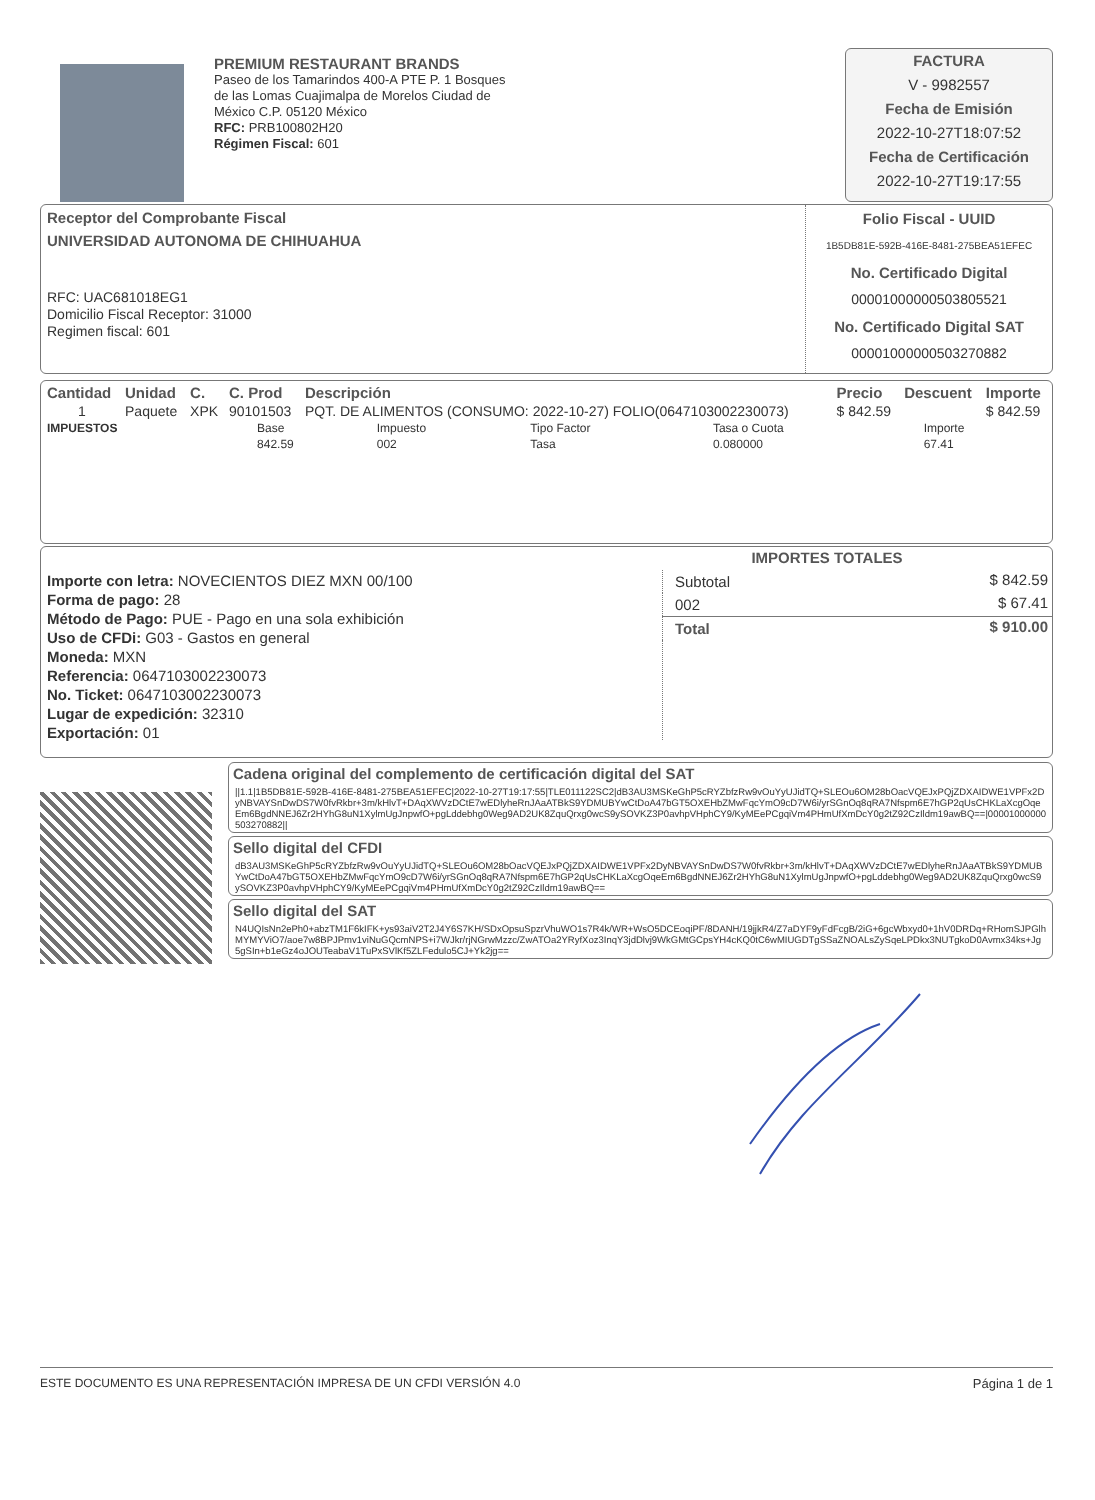PREMIUM RESTAURANT BRANDS
Paseo de los Tamarindos 400-A PTE P. 1 Bosques
de las Lomas Cuajimalpa de Morelos Ciudad de
México C.P. 05120 México
RFC: PRB100802H20
Régimen Fiscal: 601
FACTURA
V - 9982557
Fecha de Emisión
2022-10-27T18:07:52
Fecha de Certificación
2022-10-27T19:17:55
Receptor del Comprobante Fiscal
UNIVERSIDAD AUTONOMA DE CHIHUAHUA
RFC: UAC681018EG1
Domicilio Fiscal Receptor: 31000
Regimen fiscal: 601
Folio Fiscal - UUID
1B5DB81E-592B-416E-8481-275BEA51EFEC
No. Certificado Digital
00001000000503805521
No. Certificado Digital SAT
00001000000503270882
| Cantidad | Unidad | C. | C. Prod | Descripción | Precio | Descuent | Importe |
| --- | --- | --- | --- | --- | --- | --- | --- |
| 1 | Paquete | XPK | 90101503 | PQT. DE ALIMENTOS (CONSUMO: 2022-10-27) FOLIO(0647103002230073) | $ 842.59 | | $ 842.59 |
| IMPUESTOS | Base | Impuesto | Tipo Factor | Tasa o Cuota | Importe |
| | 842.59 | 002 | Tasa | 0.080000 | 67.41 |
Importe con letra: NOVECIENTOS DIEZ MXN 00/100
Forma de pago: 28
Método de Pago: PUE - Pago en una sola exhibición
Uso de CFDi: G03 - Gastos en general
Moneda: MXN
Referencia: 0647103002230073
No. Ticket: 0647103002230073
Lugar de expedición: 32310
Exportación: 01
IMPORTES TOTALES
| Subtotal | $ 842.59 |
| 002 | $ 67.41 |
| Total | $ 910.00 |
Cadena original del complemento de certificación digital del SAT
||1.1|1B5DB81E-592B-416E-8481-275BEA51EFEC|2022-10-27T19:17:55|TLE011122SC2|dB3AU3MSKeGhP5cRYZbfzRw9vOuYyUJidTQ+SLEOu6OM28bOacVQEJxPQjZDXAIDWE1VPFx2DyNBVAYSnDwDS7W0fvRkbr+3m/kHlvT+DAqXWVzDCtE7wEDlyheRnJAaATBkS9YDMUBYwCtDoA47bGT5OXEHbZMwFqcYmO9cD7W6i/yrSGnOq8qRA7Nfspm6E7hGP2qUsCHKLaXcgOqeEm6BgdNNEJ6Zr2HYhG8uN1XylmUgJnpwfO+pgLddebhg0Weg9AD2UK8ZquQrxg0wcS9ySOVKZ3P0avhpVHphCY9/KyMEePCgqiVm4PHmUfXmDcY0g2tZ92CzIldm19awBQ==|00001000000503270882||
Sello digital del CFDI
dB3AU3MSKeGhP5cRYZbfzRw9vOuYyUJidTQ+SLEOu6OM28bOacVQEJxPQjZDXAIDWE1VPFx2DyNBVAYSnDwDS7W0fvRkbr+3m/kHlvT+DAqXWVzDCtE7wEDlyheRnJAaATBkS9YDMUBYwCtDoA47bGT5OXEHbZMwFqcYmO9cD7W6i/yrSGnOq8qRA7Nfspm6E7hGP2qUsCHKLaXcgOqeEm6BgdNNEJ6Zr2HYhG8uN1XylmUgJnpwfO+pgLddebhg0Weg9AD2UK8ZquQrxg0wcS9ySOVKZ3P0avhpVHphCY9/KyMEePCgqiVm4PHmUfXmDcY0g2tZ92CzIldm19awBQ==
Sello digital del SAT
N4UQIsNn2ePh0+abzTM1F6kIFK+ys93aiV2T2J4Y6S7KH/SDxOpsuSpzrVhuWO1s7R4k/WR+WsO5DCEoqiPF/8DANH/19jjkR4/Z7aDYF9yFdFcgB/2iG+6gcWbxyd0+1hV0DRDq+RHomSJPGlhMYMYViO7/aoe7w8BPJPmv1viNuGQcmNPS+i7WJkr/rjNGrwMzzc/ZwATOa2YRyfXoz3InqY3jdDlvj9WkGMtGCpsYH4cKQ0tC6wMIUGDTgSSaZNOALsZySqeLPDkx3NUTgkoD0Avmx34ks+Jg5gSIn+b1eGz4oJOUTeabaV1TuPxSVlKf5ZLFedulo5CJ+Yk2jg==
ESTE DOCUMENTO ES UNA REPRESENTACIÓN IMPRESA DE UN CFDI VERSIÓN 4.0 Página 1 de 1